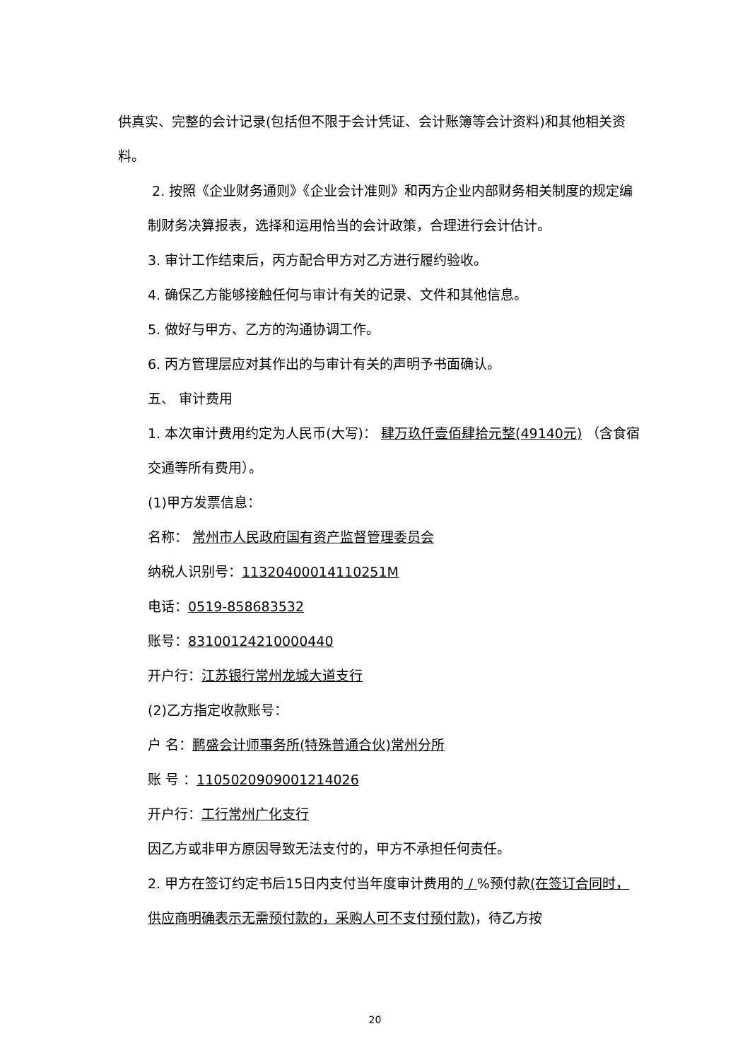供真实、完整的会计记录(包括但不限于会计凭证、会计账簿等会计资料)和其他相关资料。
2. 按照《企业财务通则》《企业会计准则》和丙方企业内部财务相关制度的规定编制财务决算报表，选择和运用恰当的会计政策，合理进行会计估计。
3. 审计工作结束后，丙方配合甲方对乙方进行履约验收。
4. 确保乙方能够接触任何与审计有关的记录、文件和其他信息。
5. 做好与甲方、乙方的沟通协调工作。
6. 丙方管理层应对其作出的与审计有关的声明予书面确认。
五、 审计费用
1. 本次审计费用约定为人民币(大写)： 肆万玖仟壹佰肆拾元整(49140元) （含食宿交通等所有费用）。
(1)甲方发票信息：
名称： 常州市人民政府国有资产监督管理委员会
纳税人识别号：11320400014110251M
电话：0519-858683532
账号：83100124210000440
开户行：江苏银行常州龙城大道支行
(2)乙方指定收款账号：
户 名：鹏盛会计师事务所(特殊普通合伙)常州分所
账 号 ：1105020909001214026
开户行：工行常州广化支行
因乙方或非甲方原因导致无法支付的，甲方不承担任何责任。
2. 甲方在签订约定书后15日内支付当年度审计费用的 / %预付款(在签订合同时，供应商明确表示无需预付款的，采购人可不支付预付款)，待乙方按
20